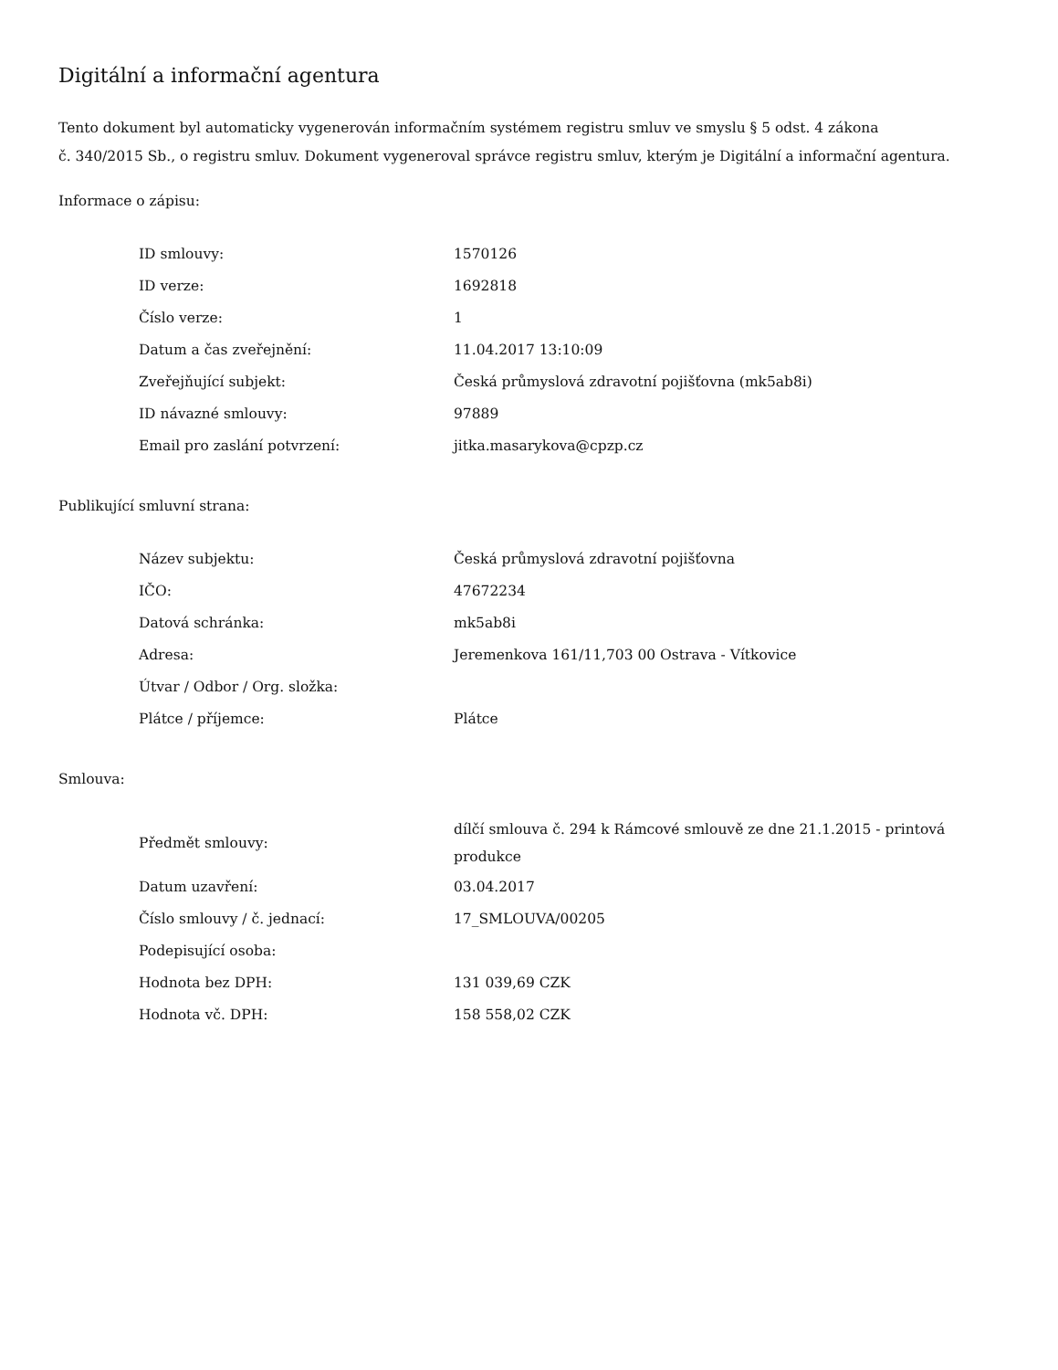Digitální a informační agentura
Tento dokument byl automaticky vygenerován informačním systémem registru smluv ve smyslu § 5 odst. 4 zákona
č. 340/2015 Sb., o registru smluv. Dokument vygeneroval správce registru smluv, kterým je Digitální a informační agentura.
Informace o zápisu:
| ID smlouvy: | 1570126 |
| ID verze: | 1692818 |
| Číslo verze: | 1 |
| Datum a čas zveřejnění: | 11.04.2017 13:10:09 |
| Zveřejňující subjekt: | Česká průmyslová zdravotní pojišťovna (mk5ab8i) |
| ID návazné smlouvy: | 97889 |
| Email pro zaslání potvrzení: | jitka.masarykova@cpzp.cz |
Publikující smluvní strana:
| Název subjektu: | Česká průmyslová zdravotní pojišťovna |
| IČO: | 47672234 |
| Datová schránka: | mk5ab8i |
| Adresa: | Jeremenkova 161/11,703 00 Ostrava - Vítkovice |
| Útvar / Odbor / Org. složka: | |
| Plátce / příjemce: | Plátce |
Smlouva:
| Předmět smlouvy: | dílčí smlouva č. 294 k Rámcové smlouvě ze dne 21.1.2015 - printová produkce |
| Datum uzavření: | 03.04.2017 |
| Číslo smlouvy / č. jednací: | 17_SMLOUVA/00205 |
| Podepisující osoba: | |
| Hodnota bez DPH: | 131 039,69 CZK |
| Hodnota vč. DPH: | 158 558,02 CZK |